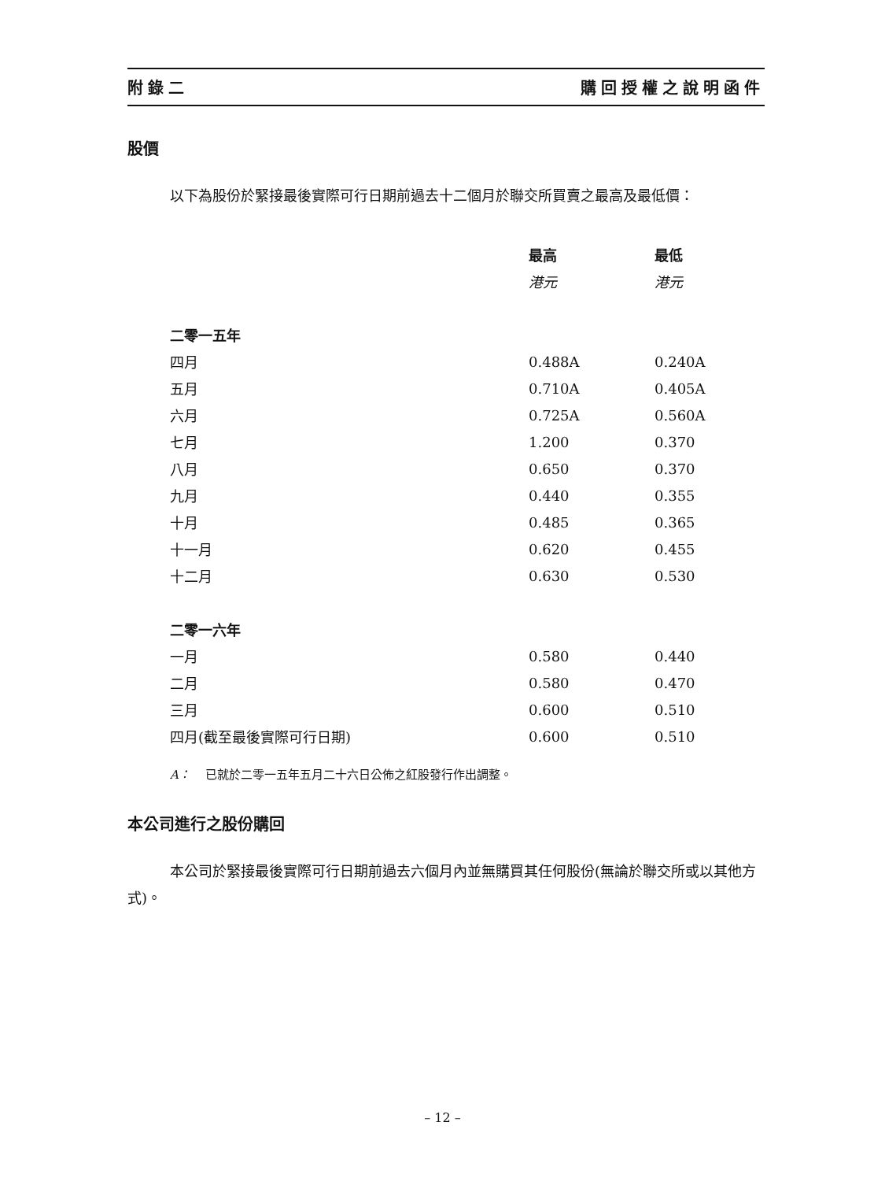附錄二 購回授權之說明函件
股價
以下為股份於緊接最後實際可行日期前過去十二個月於聯交所買賣之最高及最低價：
| | 最高 | 最低 |
| --- | --- | --- |
| | 港元 | 港元 |
| 二零一五年 | | |
| 四月 | 0.488A | 0.240A |
| 五月 | 0.710A | 0.405A |
| 六月 | 0.725A | 0.560A |
| 七月 | 1.200 | 0.370 |
| 八月 | 0.650 | 0.370 |
| 九月 | 0.440 | 0.355 |
| 十月 | 0.485 | 0.365 |
| 十一月 | 0.620 | 0.455 |
| 十二月 | 0.630 | 0.530 |
| 二零一六年 | | |
| 一月 | 0.580 | 0.440 |
| 二月 | 0.580 | 0.470 |
| 三月 | 0.600 | 0.510 |
| 四月(截至最後實際可行日期) | 0.600 | 0.510 |
A： 已就於二零一五年五月二十六日公佈之紅股發行作出調整。
本公司進行之股份購回
本公司於緊接最後實際可行日期前過去六個月內並無購買其任何股份(無論於聯交所或以其他方式)。
– 12 –